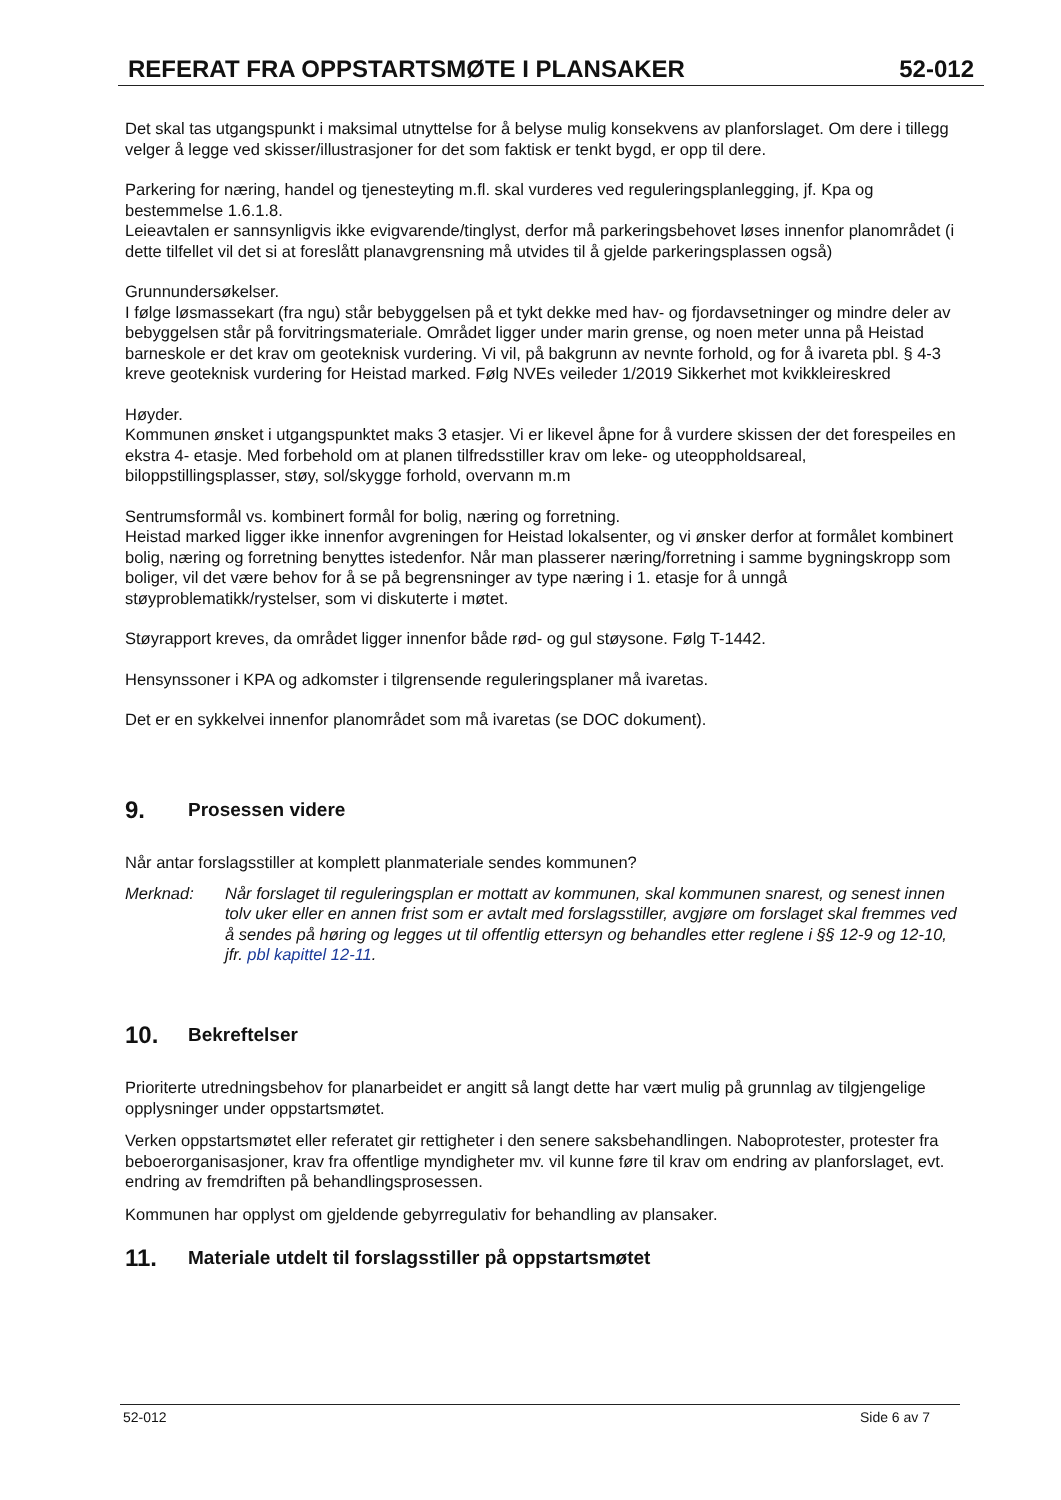REFERAT FRA OPPSTARTSMØTE I PLANSAKER 52-012
Det skal tas utgangspunkt i maksimal utnyttelse for å belyse mulig konsekvens av planforslaget. Om dere i tillegg velger å legge ved skisser/illustrasjoner for det som faktisk er tenkt bygd, er opp til dere.
Parkering for næring, handel og tjenesteyting m.fl. skal vurderes ved reguleringsplanlegging, jf. Kpa og bestemmelse 1.6.1.8.
Leieavtalen er sannsynligvis ikke evigvarende/tinglyst, derfor må parkeringsbehovet løses innenfor planområdet (i dette tilfellet vil det si at foreslått planavgrensning må utvides til å gjelde parkeringsplassen også)
Grunnundersøkelser.
I følge løsmassekart (fra ngu) står bebyggelsen på et tykt dekke med hav- og fjordavsetninger og mindre deler av bebyggelsen står på forvitringsmateriale. Området ligger under marin grense, og noen meter unna på Heistad barneskole er det krav om geoteknisk vurdering. Vi vil, på bakgrunn av nevnte forhold, og for å ivareta pbl. § 4-3 kreve geoteknisk vurdering for Heistad marked. Følg NVEs veileder 1/2019 Sikkerhet mot kvikkleireskred
Høyder.
Kommunen ønsket i utgangspunktet maks 3 etasjer. Vi er likevel åpne for å vurdere skissen der det forespeiles en ekstra 4- etasje. Med forbehold om at planen tilfredsstiller krav om leke- og uteoppholdsareal, biloppstillingsplasser, støy, sol/skygge forhold, overvann m.m
Sentrumsformål vs. kombinert formål for bolig, næring og forretning.
Heistad marked ligger ikke innenfor avgreningen for Heistad lokalsenter, og vi ønsker derfor at formålet kombinert bolig, næring og forretning benyttes istedenfor. Når man plasserer næring/forretning i samme bygningskropp som boliger, vil det være behov for å se på begrensninger av type næring i 1. etasje for å unngå støyproblematikk/rystelser, som vi diskuterte i møtet.
Støyrapport kreves, da området ligger innenfor både rød- og gul støysone. Følg T-1442.
Hensynssoner i KPA og adkomster i tilgrensende reguleringsplaner må ivaretas.
Det er en sykkelvei innenfor planområdet som må ivaretas (se DOC dokument).
9. Prosessen videre
Når antar forslagsstiller at komplett planmateriale sendes kommunen?
Merknad: Når forslaget til reguleringsplan er mottatt av kommunen, skal kommunen snarest, og senest innen tolv uker eller en annen frist som er avtalt med forslagsstiller, avgjøre om forslaget skal fremmes ved å sendes på høring og legges ut til offentlig ettersyn og behandles etter reglene i §§ 12-9 og 12-10, jfr. pbl kapittel 12-11.
10. Bekreftelser
Prioriterte utredningsbehov for planarbeidet er angitt så langt dette har vært mulig på grunnlag av tilgjengelige opplysninger under oppstartsmøtet.
Verken oppstartsmøtet eller referatet gir rettigheter i den senere saksbehandlingen. Naboprotester, protester fra beboerorganisasjoner, krav fra offentlige myndigheter mv. vil kunne føre til krav om endring av planforslaget, evt. endring av fremdriften på behandlingsprosessen.
Kommunen har opplyst om gjeldende gebyrregulativ for behandling av plansaker.
11. Materiale utdelt til forslagsstiller på oppstartsmøtet
52-012 Side 6 av 7